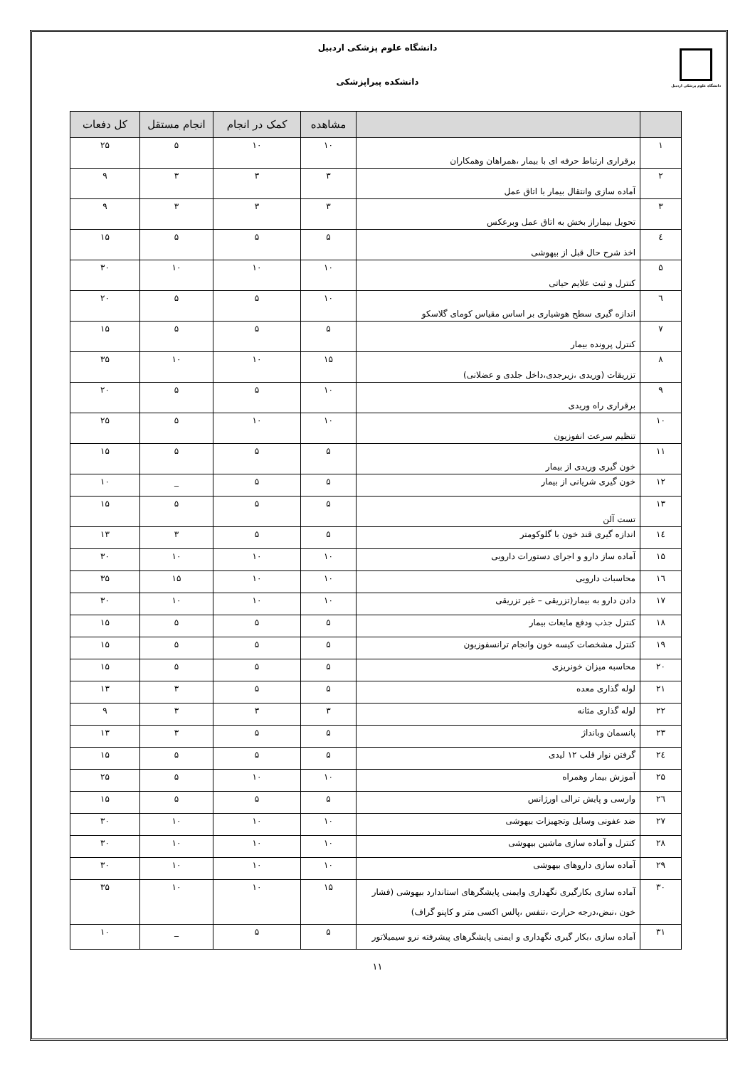دانشگاه علوم پزشکی اردبیل
دانشگاه علوم پزشکی اردبیل
دانشکده پیراپزشکی
| | | مشاهده | کمک در انجام | انجام مستقل | کل دفعات |
| --- | --- | --- | --- | --- | --- |
| ۱ | برقراری ارتباط حرفه ای با بیمار ،همراهان وهمکاران | ۱۰ | ۱۰ | ۵ | ۲۵ |
| ۲ | آماده سازی وانتقال بیمار با اتاق عمل | ۳ | ۳ | ۳ | ۹ |
| ۳ | تحویل بیماراز بخش به اتاق عمل وبرعکس | ۳ | ۳ | ۳ | ۹ |
| ٤ | اخذ شرح حال قبل از بیهوشی | ۵ | ۵ | ۵ | ۱۵ |
| ۵ | کنترل و ثبت علایم حیاتی | ۱۰ | ۱۰ | ۱۰ | ۳۰ |
| ٦ | اندازه گیری سطح هوشیاری بر اساس مقیاس کومای گلاسکو | ۱۰ | ۵ | ۵ | ۲۰ |
| ۷ | کنترل پرونده بیمار | ۵ | ۵ | ۵ | ۱۵ |
| ۸ | تزریقات (وریدی ،زیرجدی،داخل جلدی و عضلانی) | ۱۵ | ۱۰ | ۱۰ | ۳۵ |
| ۹ | برقراری راه وریدی | ۱۰ | ۵ | ۵ | ۲۰ |
| ۱۰ | تنظیم سرعت انفوزیون | ۱۰ | ۱۰ | ۵ | ۲۵ |
| ۱۱ | خون گیری وریدی از بیمار | ۵ | ۵ | ۵ | ۱۵ |
| ۱۲ | خون گیری شریانی از بیمار | ۵ | ۵ | _ | ۱۰ |
| ۱۳ | تست آلن | ۵ | ۵ | ۵ | ۱۵ |
| ۱٤ | اندازه گیری قند خون با گلوکومتر | ۵ | ۵ | ۳ | ۱۳ |
| ۱۵ | آماده ساز دارو و اجرای دستورات دارویی | ۱۰ | ۱۰ | ۱۰ | ۳۰ |
| ۱٦ | محاسبات دارویی | ۱۰ | ۱۰ | ۱۵ | ۳۵ |
| ۱۷ | دادن دارو به بیمار(تزریقی – غیر تزریقی | ۱۰ | ۱۰ | ۱۰ | ۳۰ |
| ۱۸ | کنترل جذب ودفع مایعات بیمار | ۵ | ۵ | ۵ | ۱۵ |
| ۱۹ | کنترل مشخصات کیسه خون وانجام ترانسفوزیون | ۵ | ۵ | ۵ | ۱۵ |
| ۲۰ | محاسبه میزان خونریزی | ۵ | ۵ | ۵ | ۱۵ |
| ۲۱ | لوله گذاری معده | ۵ | ۵ | ۳ | ۱۳ |
| ۲۲ | لوله گذاری مثانه | ۳ | ۳ | ۳ | ۹ |
| ۲۳ | پانسمان وبانداژ | ۵ | ۵ | ۳ | ۱۳ |
| ۲٤ | گرفتن نوار قلب ۱۲ لیدی | ۵ | ۵ | ۵ | ۱۵ |
| ۲۵ | آموزش بیمار وهمراه | ۱۰ | ۱۰ | ۵ | ۲۵ |
| ۲٦ | وارسی و پایش ترالی اورژانس | ۵ | ۵ | ۵ | ۱۵ |
| ۲۷ | ضد عفونی وسایل وتجهیزات بیهوشی | ۱۰ | ۱۰ | ۱۰ | ۳۰ |
| ۲۸ | کنترل و آماده سازی ماشین بیهوشی | ۱۰ | ۱۰ | ۱۰ | ۳۰ |
| ۲۹ | آماده سازی داروهای بیهوشی | ۱۰ | ۱۰ | ۱۰ | ۳۰ |
| ۳۰ | آماده سازی بکارگیری نگهداری وایمنی پایشگرهای استاندارد بیهوشی (فشار خون ،نبض،درجه حرارت ،تنفس ،پالس اکسی متر و کاپنو گراف) | ۱۵ | ۱۰ | ۱۰ | ۳۵ |
| ۳۱ | آماده سازی ،بکار گیری نگهداری و ایمنی پایشگرهای پیشرفته نرو سیمیلاتور | ۵ | ۵ | _ | ۱۰ |
۱۱